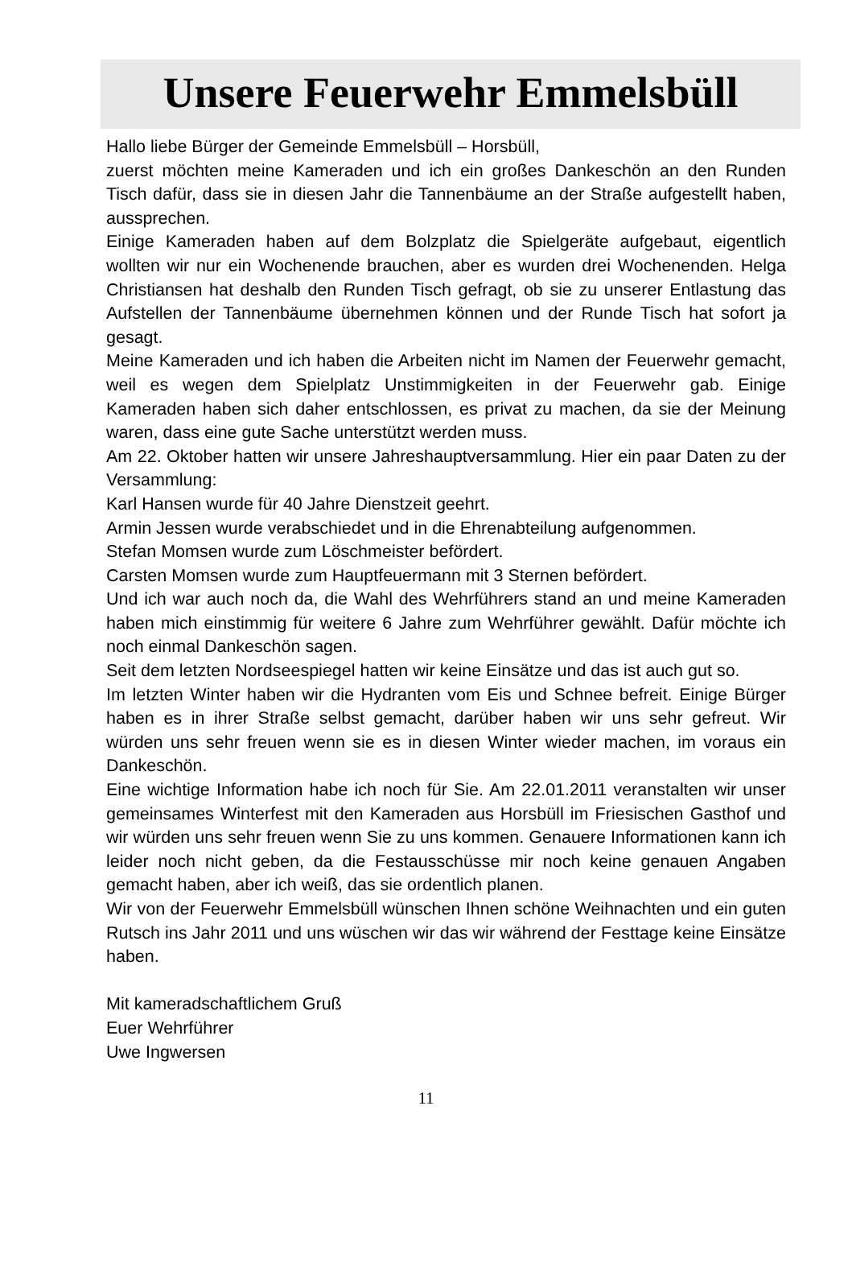Unsere Feuerwehr Emmelsbüll
Hallo liebe Bürger der Gemeinde Emmelsbüll – Horsbüll,
zuerst möchten meine Kameraden und ich ein großes Dankeschön an den Runden Tisch dafür, dass sie in diesen Jahr die Tannenbäume an der Straße aufgestellt haben, aussprechen.
Einige Kameraden haben auf dem Bolzplatz die Spielgeräte aufgebaut, eigentlich wollten wir nur ein Wochenende brauchen, aber es wurden drei Wochenenden. Helga Christiansen hat deshalb den Runden Tisch gefragt, ob sie zu unserer Entlastung das Aufstellen der Tannenbäume übernehmen können und der Runde Tisch hat sofort ja gesagt.
Meine Kameraden und ich haben die Arbeiten nicht im Namen der Feuerwehr gemacht, weil es wegen dem Spielplatz Unstimmigkeiten in der Feuerwehr gab. Einige Kameraden haben sich daher entschlossen, es privat zu machen, da sie der Meinung waren, dass eine gute Sache unterstützt werden muss.
Am 22. Oktober hatten wir unsere Jahreshauptversammlung. Hier ein paar Daten zu der Versammlung:
Karl Hansen wurde für 40 Jahre Dienstzeit geehrt.
Armin Jessen wurde verabschiedet und in die Ehrenabteilung aufgenommen.
Stefan Momsen wurde zum Löschmeister befördert.
Carsten Momsen wurde zum Hauptfeuermann mit 3 Sternen befördert.
Und ich war auch noch da, die Wahl des Wehrführers stand an und meine Kameraden haben mich einstimmig für weitere 6 Jahre zum Wehrführer gewählt. Dafür möchte ich noch einmal Dankeschön sagen.
Seit dem letzten Nordseespiegel hatten wir keine Einsätze und das ist auch gut so.
Im letzten Winter haben wir die Hydranten vom Eis und Schnee befreit. Einige Bürger haben es in ihrer Straße selbst gemacht, darüber haben wir uns sehr gefreut. Wir würden uns sehr freuen wenn sie es in diesen Winter wieder machen, im voraus ein Dankeschön.
Eine wichtige Information habe ich noch für Sie. Am 22.01.2011 veranstalten wir unser gemeinsames Winterfest mit den Kameraden aus Horsbüll im Friesischen Gasthof und wir würden uns sehr freuen wenn Sie zu uns kommen. Genauere Informationen kann ich leider noch nicht geben, da die Festausschüsse mir noch keine genauen Angaben gemacht haben, aber ich weiß, das sie ordentlich planen.
Wir von der Feuerwehr Emmelsbüll wünschen Ihnen schöne Weihnachten und ein guten Rutsch ins Jahr 2011 und uns wüschen wir das wir während der Festtage keine Einsätze haben.
Mit kameradschaftlichem Gruß
Euer Wehrführer
Uwe Ingwersen
11